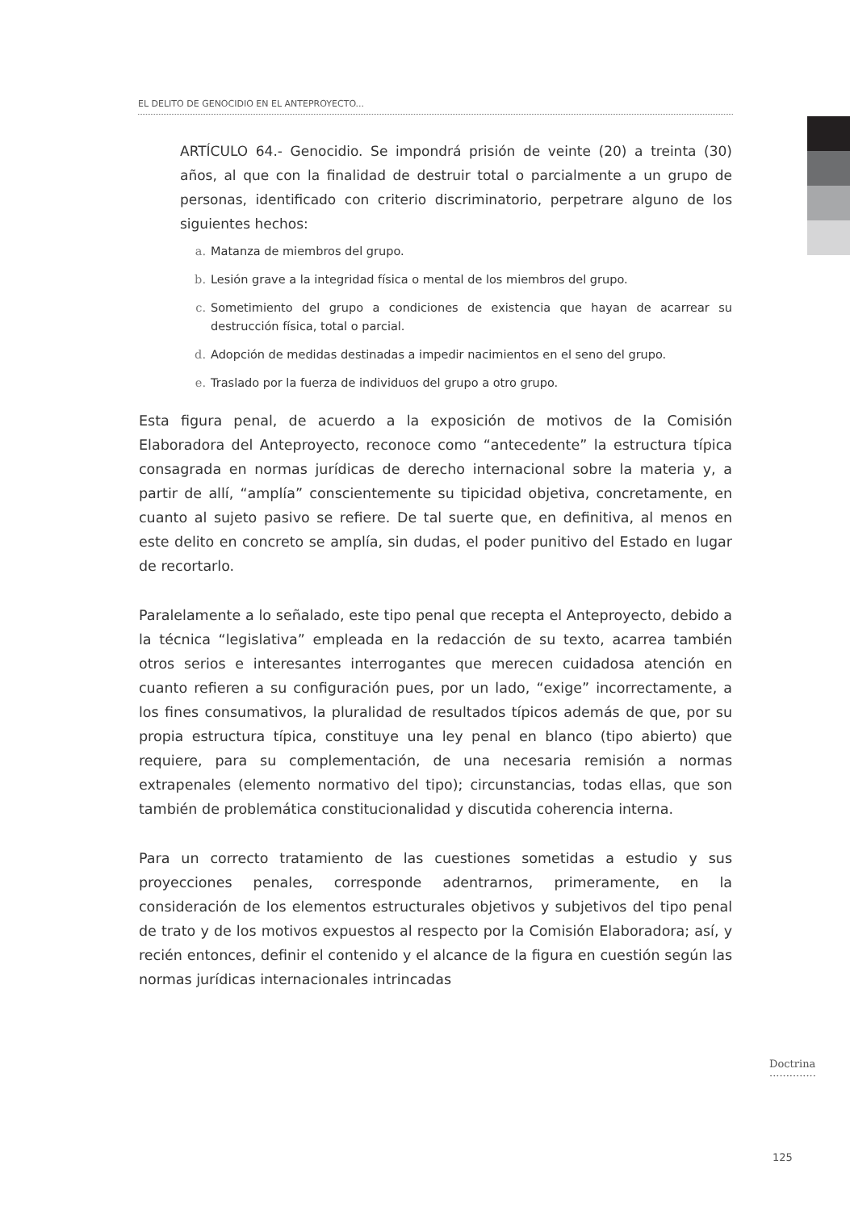EL DELITO DE GENOCIDIO EN EL ANTEPROYECTO...
ARTÍCULO 64.- Genocidio. Se impondrá prisión de veinte (20) a treinta (30) años, al que con la finalidad de destruir total o parcialmente a un grupo de personas, identificado con criterio discriminatorio, perpetrare alguno de los siguientes hechos:
a. Matanza de miembros del grupo.
b. Lesión grave a la integridad física o mental de los miembros del grupo.
c. Sometimiento del grupo a condiciones de existencia que hayan de acarrear su destrucción física, total o parcial.
d. Adopción de medidas destinadas a impedir nacimientos en el seno del grupo.
e. Traslado por la fuerza de individuos del grupo a otro grupo.
Esta figura penal, de acuerdo a la exposición de motivos de la Comisión Elaboradora del Anteproyecto, reconoce como “antecedente” la estructura típica consagrada en normas jurídicas de derecho internacional sobre la materia y, a partir de allí, “amplía” conscientemente su tipicidad objetiva, concretamente, en cuanto al sujeto pasivo se refiere. De tal suerte que, en definitiva, al menos en este delito en concreto se amplía, sin dudas, el poder punitivo del Estado en lugar de recortarlo.
Paralelamente a lo señalado, este tipo penal que recepta el Anteproyecto, debido a la técnica “legislativa” empleada en la redacción de su texto, acarrea también otros serios e interesantes interrogantes que merecen cuidadosa atención en cuanto refieren a su configuración pues, por un lado, “exige” incorrectamente, a los fines consumativos, la pluralidad de resultados típicos además de que, por su propia estructura típica, constituye una ley penal en blanco (tipo abierto) que requiere, para su complementación, de una necesaria remisión a normas extrapenales (elemento normativo del tipo); circunstancias, todas ellas, que son también de problemática constitucionalidad y discutida coherencia interna.
Para un correcto tratamiento de las cuestiones sometidas a estudio y sus proyecciones penales, corresponde adentrarnos, primeramente, en la consideración de los elementos estructurales objetivos y subjetivos del tipo penal de trato y de los motivos expuestos al respecto por la Comisión Elaboradora; así, y recién entonces, definir el contenido y el alcance de la figura en cuestión según las normas jurídicas internacionales intrincadas
Doctrina
··············
125